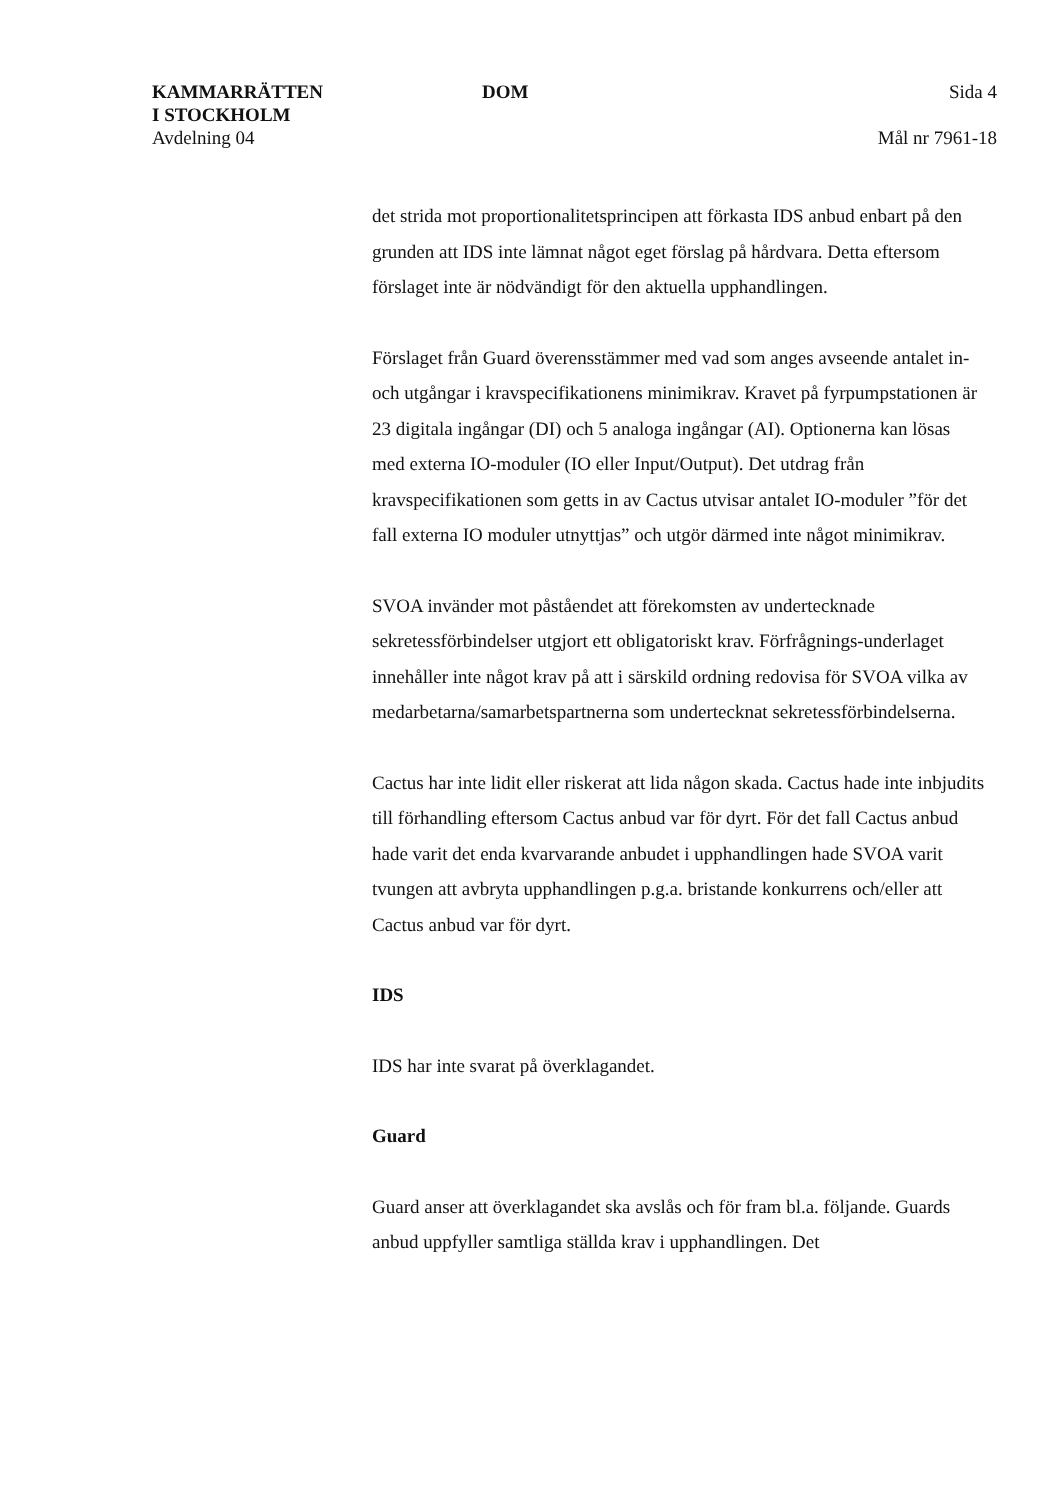KAMMARRÄTTEN
I STOCKHOLM
Avdelning 04
DOM Sida 4
Mål nr 7961-18
det strida mot proportionalitetsprincipen att förkasta IDS anbud enbart på den grunden att IDS inte lämnat något eget förslag på hårdvara. Detta eftersom förslaget inte är nödvändigt för den aktuella upphandlingen.
Förslaget från Guard överensstämmer med vad som anges avseende antalet in- och utgångar i kravspecifikationens minimikrav. Kravet på fyrpumpstationen är 23 digitala ingångar (DI) och 5 analoga ingångar (AI). Optionerna kan lösas med externa IO-moduler (IO eller Input/Output). Det utdrag från kravspecifikationen som getts in av Cactus utvisar antalet IO-moduler ”för det fall externa IO moduler utnyttjas” och utgör därmed inte något minimikrav.
SVOA invänder mot påståendet att förekomsten av undertecknade sekretessförbindelser utgjort ett obligatoriskt krav. Förfrågnings-underlaget innehåller inte något krav på att i särskild ordning redovisa för SVOA vilka av medarbetarna/samarbetspartnerna som undertecknat sekretessförbindelserna.
Cactus har inte lidit eller riskerat att lida någon skada. Cactus hade inte inbjudits till förhandling eftersom Cactus anbud var för dyrt. För det fall Cactus anbud hade varit det enda kvarvarande anbudet i upphandlingen hade SVOA varit tvungen att avbryta upphandlingen p.g.a. bristande konkurrens och/eller att Cactus anbud var för dyrt.
IDS
IDS har inte svarat på överklagandet.
Guard
Guard anser att överklagandet ska avslås och för fram bl.a. följande. Guards anbud uppfyller samtliga ställda krav i upphandlingen. Det